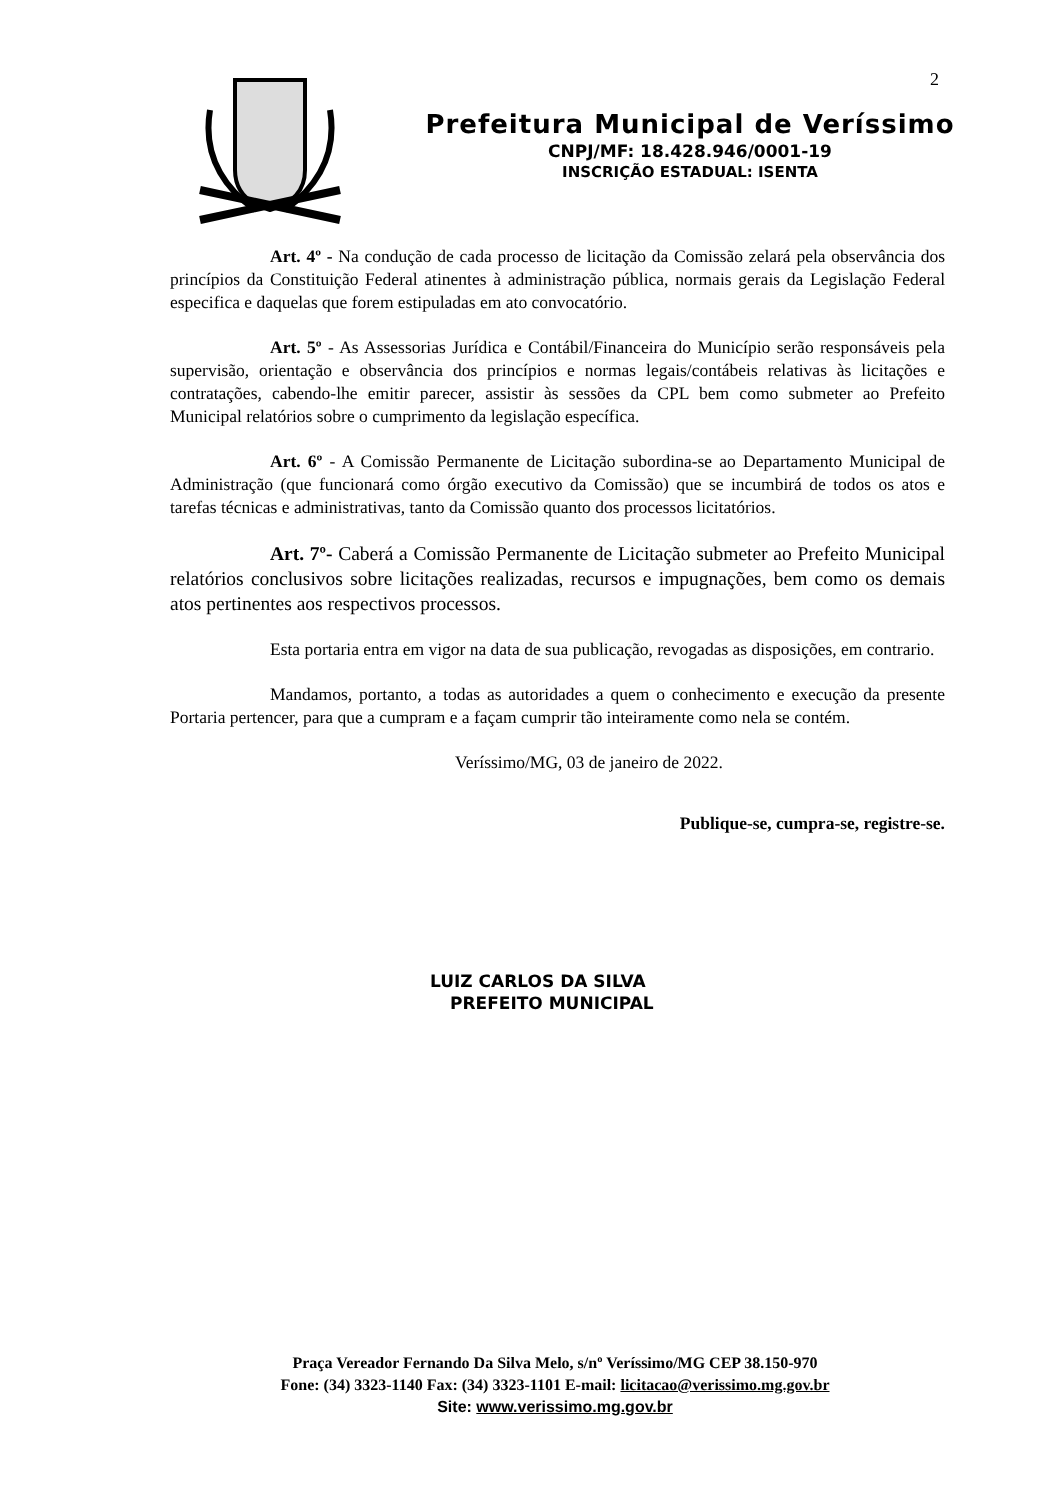2
Prefeitura Municipal de Veríssimo
CNPJ/MF: 18.428.946/0001-19
INSCRIÇÃO ESTADUAL: ISENTA
Art. 4º - Na condução de cada processo de licitação da Comissão zelará pela observância dos princípios da Constituição Federal atinentes à administração pública, normais gerais da Legislação Federal especifica e daquelas que forem estipuladas em ato convocatório.
Art. 5º - As Assessorias Jurídica e Contábil/Financeira do Município serão responsáveis pela supervisão, orientação e observância dos princípios e normas legais/contábeis relativas às licitações e contratações, cabendo-lhe emitir parecer, assistir às sessões da CPL bem como submeter ao Prefeito Municipal relatórios sobre o cumprimento da legislação específica.
Art. 6º - A Comissão Permanente de Licitação subordina-se ao Departamento Municipal de Administração (que funcionará como órgão executivo da Comissão) que se incumbirá de todos os atos e tarefas técnicas e administrativas, tanto da Comissão quanto dos processos licitatórios.
Art. 7º- Caberá a Comissão Permanente de Licitação submeter ao Prefeito Municipal relatórios conclusivos sobre licitações realizadas, recursos e impugnações, bem como os demais atos pertinentes aos respectivos processos.
Esta portaria entra em vigor na data de sua publicação, revogadas as disposições, em contrario.
Mandamos, portanto, a todas as autoridades a quem o conhecimento e execução da presente Portaria pertencer, para que a cumpram e a façam cumprir tão inteiramente como nela se contém.
Veríssimo/MG, 03 de janeiro de 2022.
Publique-se, cumpra-se, registre-se.
LUIZ CARLOS DA SILVA
PREFEITO MUNICIPAL
Praça Vereador Fernando Da Silva Melo, s/nº Veríssimo/MG CEP 38.150-970
Fone: (34) 3323-1140 Fax: (34) 3323-1101 E-mail: licitacao@verissimo.mg.gov.br
Site: www.verissimo.mg.gov.br